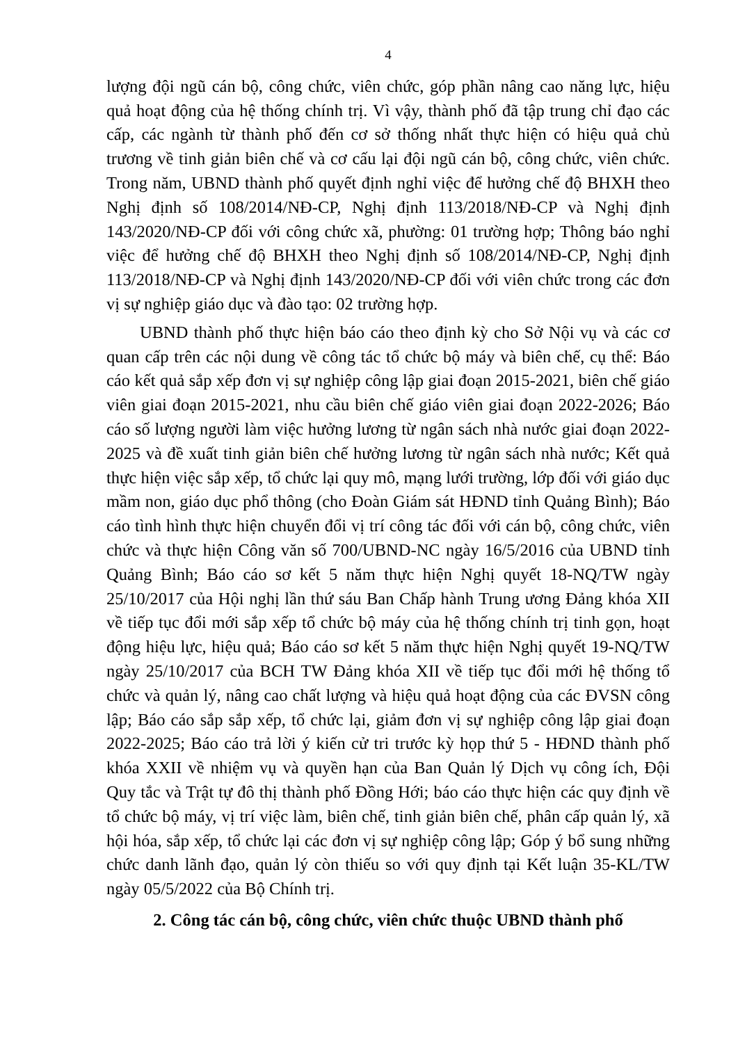4
lượng đội ngũ cán bộ, công chức, viên chức, góp phần nâng cao năng lực, hiệu quả hoạt động của hệ thống chính trị. Vì vậy, thành phố đã tập trung chỉ đạo các cấp, các ngành từ thành phố đến cơ sở thống nhất thực hiện có hiệu quả chủ trương về tinh giản biên chế và cơ cấu lại đội ngũ cán bộ, công chức, viên chức. Trong năm, UBND thành phố quyết định nghỉ việc để hưởng chế độ BHXH theo Nghị định số 108/2014/NĐ-CP, Nghị định 113/2018/NĐ-CP và Nghị định 143/2020/NĐ-CP đối với công chức xã, phường: 01 trường hợp; Thông báo nghỉ việc để hưởng chế độ BHXH theo Nghị định số 108/2014/NĐ-CP, Nghị định 113/2018/NĐ-CP và Nghị định 143/2020/NĐ-CP đối với viên chức trong các đơn vị sự nghiệp giáo dục và đào tạo: 02 trường hợp.
UBND thành phố thực hiện báo cáo theo định kỳ cho Sở Nội vụ và các cơ quan cấp trên các nội dung về công tác tổ chức bộ máy và biên chế, cụ thể: Báo cáo kết quả sắp xếp đơn vị sự nghiệp công lập giai đoạn 2015-2021, biên chế giáo viên giai đoạn 2015-2021, nhu cầu biên chế giáo viên giai đoạn 2022-2026; Báo cáo số lượng người làm việc hưởng lương từ ngân sách nhà nước giai đoạn 2022-2025 và đề xuất tinh giản biên chế hưởng lương từ ngân sách nhà nước; Kết quả thực hiện việc sắp xếp, tổ chức lại quy mô, mạng lưới trường, lớp đối với giáo dục mầm non, giáo dục phổ thông (cho Đoàn Giám sát HĐND tỉnh Quảng Bình); Báo cáo tình hình thực hiện chuyển đổi vị trí công tác đối với cán bộ, công chức, viên chức và thực hiện Công văn số 700/UBND-NC ngày 16/5/2016 của UBND tỉnh Quảng Bình; Báo cáo sơ kết 5 năm thực hiện Nghị quyết 18-NQ/TW ngày 25/10/2017 của Hội nghị lần thứ sáu Ban Chấp hành Trung ương Đảng khóa XII về tiếp tục đổi mới sắp xếp tổ chức bộ máy của hệ thống chính trị tinh gọn, hoạt động hiệu lực, hiệu quả; Báo cáo sơ kết 5 năm thực hiện Nghị quyết 19-NQ/TW ngày 25/10/2017 của BCH TW Đảng khóa XII về tiếp tục đổi mới hệ thống tổ chức và quản lý, nâng cao chất lượng và hiệu quả hoạt động của các ĐVSN công lập; Báo cáo sắp sắp xếp, tổ chức lại, giảm đơn vị sự nghiệp công lập giai đoạn 2022-2025; Báo cáo trả lời ý kiến cử tri trước kỳ họp thứ 5 - HĐND thành phố khóa XXII về nhiệm vụ và quyền hạn của Ban Quản lý Dịch vụ công ích, Đội Quy tắc và Trật tự đô thị thành phố Đồng Hới; báo cáo thực hiện các quy định về tổ chức bộ máy, vị trí việc làm, biên chế, tinh giản biên chế, phân cấp quản lý, xã hội hóa, sắp xếp, tổ chức lại các đơn vị sự nghiệp công lập; Góp ý bổ sung những chức danh lãnh đạo, quản lý còn thiếu so với quy định tại Kết luận 35-KL/TW ngày 05/5/2022 của Bộ Chính trị.
2. Công tác cán bộ, công chức, viên chức thuộc UBND thành phố